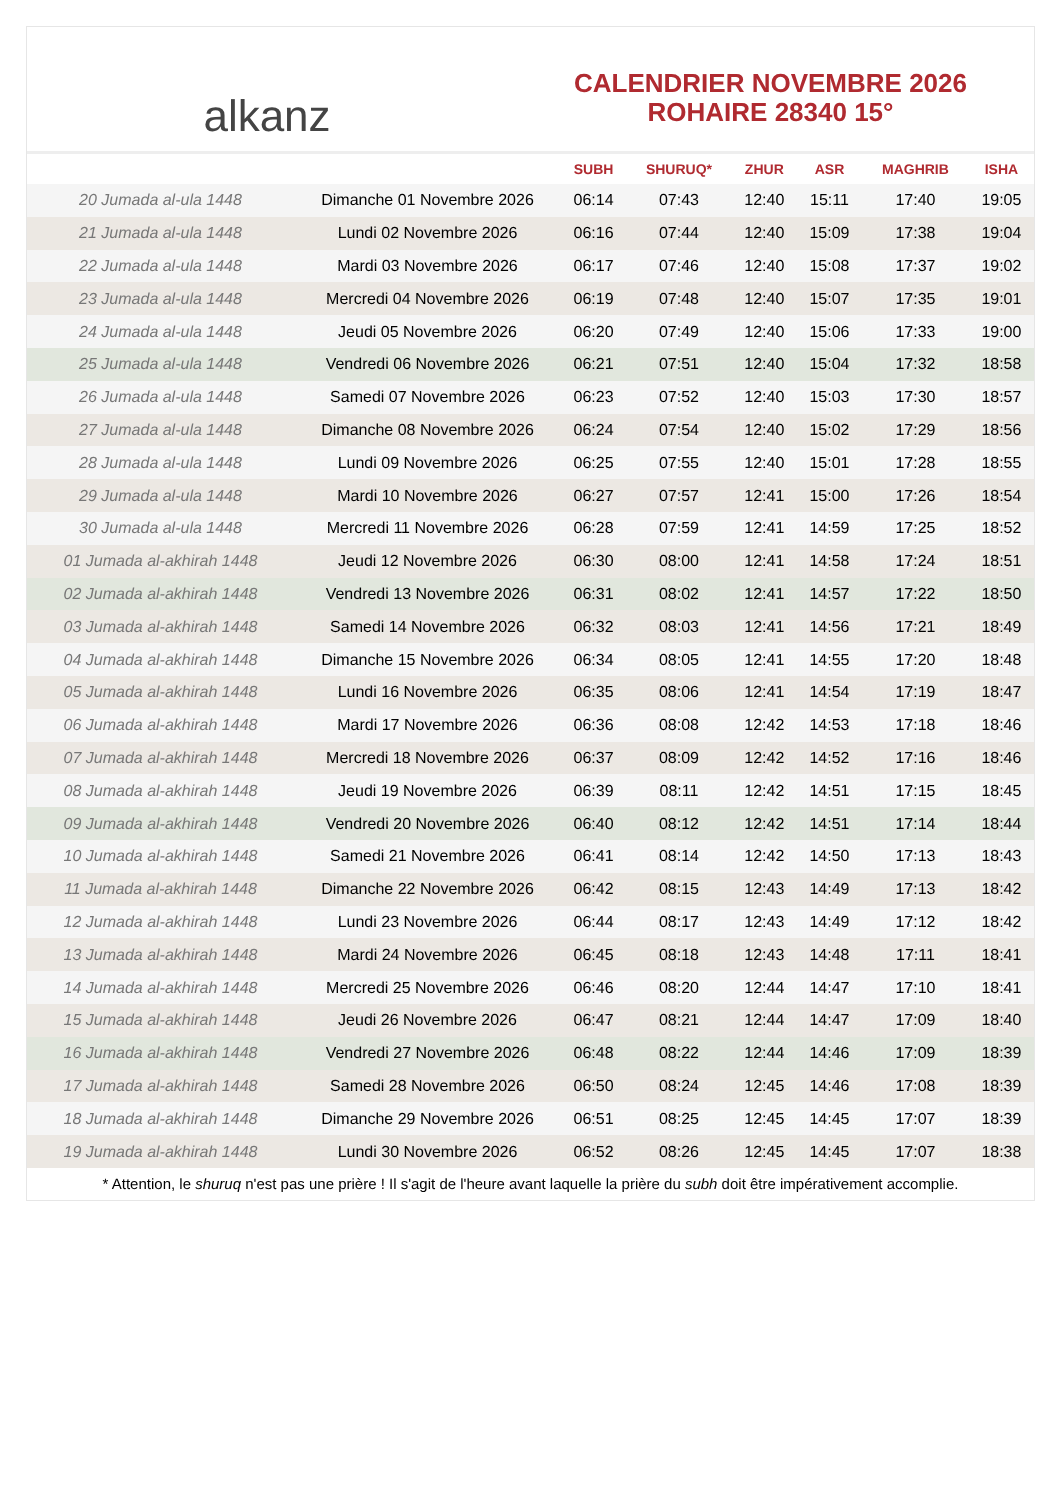alkanz
CALENDRIER NOVEMBRE 2026
ROHAIRE 28340 15°
| | | SUBH | SHURUQ* | ZHUR | ASR | MAGHRIB | ISHA |
| --- | --- | --- | --- | --- | --- | --- | --- |
| 20 Jumada al-ula 1448 | Dimanche 01 Novembre 2026 | 06:14 | 07:43 | 12:40 | 15:11 | 17:40 | 19:05 |
| 21 Jumada al-ula 1448 | Lundi 02 Novembre 2026 | 06:16 | 07:44 | 12:40 | 15:09 | 17:38 | 19:04 |
| 22 Jumada al-ula 1448 | Mardi 03 Novembre 2026 | 06:17 | 07:46 | 12:40 | 15:08 | 17:37 | 19:02 |
| 23 Jumada al-ula 1448 | Mercredi 04 Novembre 2026 | 06:19 | 07:48 | 12:40 | 15:07 | 17:35 | 19:01 |
| 24 Jumada al-ula 1448 | Jeudi 05 Novembre 2026 | 06:20 | 07:49 | 12:40 | 15:06 | 17:33 | 19:00 |
| 25 Jumada al-ula 1448 | Vendredi 06 Novembre 2026 | 06:21 | 07:51 | 12:40 | 15:04 | 17:32 | 18:58 |
| 26 Jumada al-ula 1448 | Samedi 07 Novembre 2026 | 06:23 | 07:52 | 12:40 | 15:03 | 17:30 | 18:57 |
| 27 Jumada al-ula 1448 | Dimanche 08 Novembre 2026 | 06:24 | 07:54 | 12:40 | 15:02 | 17:29 | 18:56 |
| 28 Jumada al-ula 1448 | Lundi 09 Novembre 2026 | 06:25 | 07:55 | 12:40 | 15:01 | 17:28 | 18:55 |
| 29 Jumada al-ula 1448 | Mardi 10 Novembre 2026 | 06:27 | 07:57 | 12:41 | 15:00 | 17:26 | 18:54 |
| 30 Jumada al-ula 1448 | Mercredi 11 Novembre 2026 | 06:28 | 07:59 | 12:41 | 14:59 | 17:25 | 18:52 |
| 01 Jumada al-akhirah 1448 | Jeudi 12 Novembre 2026 | 06:30 | 08:00 | 12:41 | 14:58 | 17:24 | 18:51 |
| 02 Jumada al-akhirah 1448 | Vendredi 13 Novembre 2026 | 06:31 | 08:02 | 12:41 | 14:57 | 17:22 | 18:50 |
| 03 Jumada al-akhirah 1448 | Samedi 14 Novembre 2026 | 06:32 | 08:03 | 12:41 | 14:56 | 17:21 | 18:49 |
| 04 Jumada al-akhirah 1448 | Dimanche 15 Novembre 2026 | 06:34 | 08:05 | 12:41 | 14:55 | 17:20 | 18:48 |
| 05 Jumada al-akhirah 1448 | Lundi 16 Novembre 2026 | 06:35 | 08:06 | 12:41 | 14:54 | 17:19 | 18:47 |
| 06 Jumada al-akhirah 1448 | Mardi 17 Novembre 2026 | 06:36 | 08:08 | 12:42 | 14:53 | 17:18 | 18:46 |
| 07 Jumada al-akhirah 1448 | Mercredi 18 Novembre 2026 | 06:37 | 08:09 | 12:42 | 14:52 | 17:16 | 18:46 |
| 08 Jumada al-akhirah 1448 | Jeudi 19 Novembre 2026 | 06:39 | 08:11 | 12:42 | 14:51 | 17:15 | 18:45 |
| 09 Jumada al-akhirah 1448 | Vendredi 20 Novembre 2026 | 06:40 | 08:12 | 12:42 | 14:51 | 17:14 | 18:44 |
| 10 Jumada al-akhirah 1448 | Samedi 21 Novembre 2026 | 06:41 | 08:14 | 12:42 | 14:50 | 17:13 | 18:43 |
| 11 Jumada al-akhirah 1448 | Dimanche 22 Novembre 2026 | 06:42 | 08:15 | 12:43 | 14:49 | 17:13 | 18:42 |
| 12 Jumada al-akhirah 1448 | Lundi 23 Novembre 2026 | 06:44 | 08:17 | 12:43 | 14:49 | 17:12 | 18:42 |
| 13 Jumada al-akhirah 1448 | Mardi 24 Novembre 2026 | 06:45 | 08:18 | 12:43 | 14:48 | 17:11 | 18:41 |
| 14 Jumada al-akhirah 1448 | Mercredi 25 Novembre 2026 | 06:46 | 08:20 | 12:44 | 14:47 | 17:10 | 18:41 |
| 15 Jumada al-akhirah 1448 | Jeudi 26 Novembre 2026 | 06:47 | 08:21 | 12:44 | 14:47 | 17:09 | 18:40 |
| 16 Jumada al-akhirah 1448 | Vendredi 27 Novembre 2026 | 06:48 | 08:22 | 12:44 | 14:46 | 17:09 | 18:39 |
| 17 Jumada al-akhirah 1448 | Samedi 28 Novembre 2026 | 06:50 | 08:24 | 12:45 | 14:46 | 17:08 | 18:39 |
| 18 Jumada al-akhirah 1448 | Dimanche 29 Novembre 2026 | 06:51 | 08:25 | 12:45 | 14:45 | 17:07 | 18:39 |
| 19 Jumada al-akhirah 1448 | Lundi 30 Novembre 2026 | 06:52 | 08:26 | 12:45 | 14:45 | 17:07 | 18:38 |
* Attention, le shuruq n'est pas une prière ! Il s'agit de l'heure avant laquelle la prière du subh doit être impérativement accomplie.